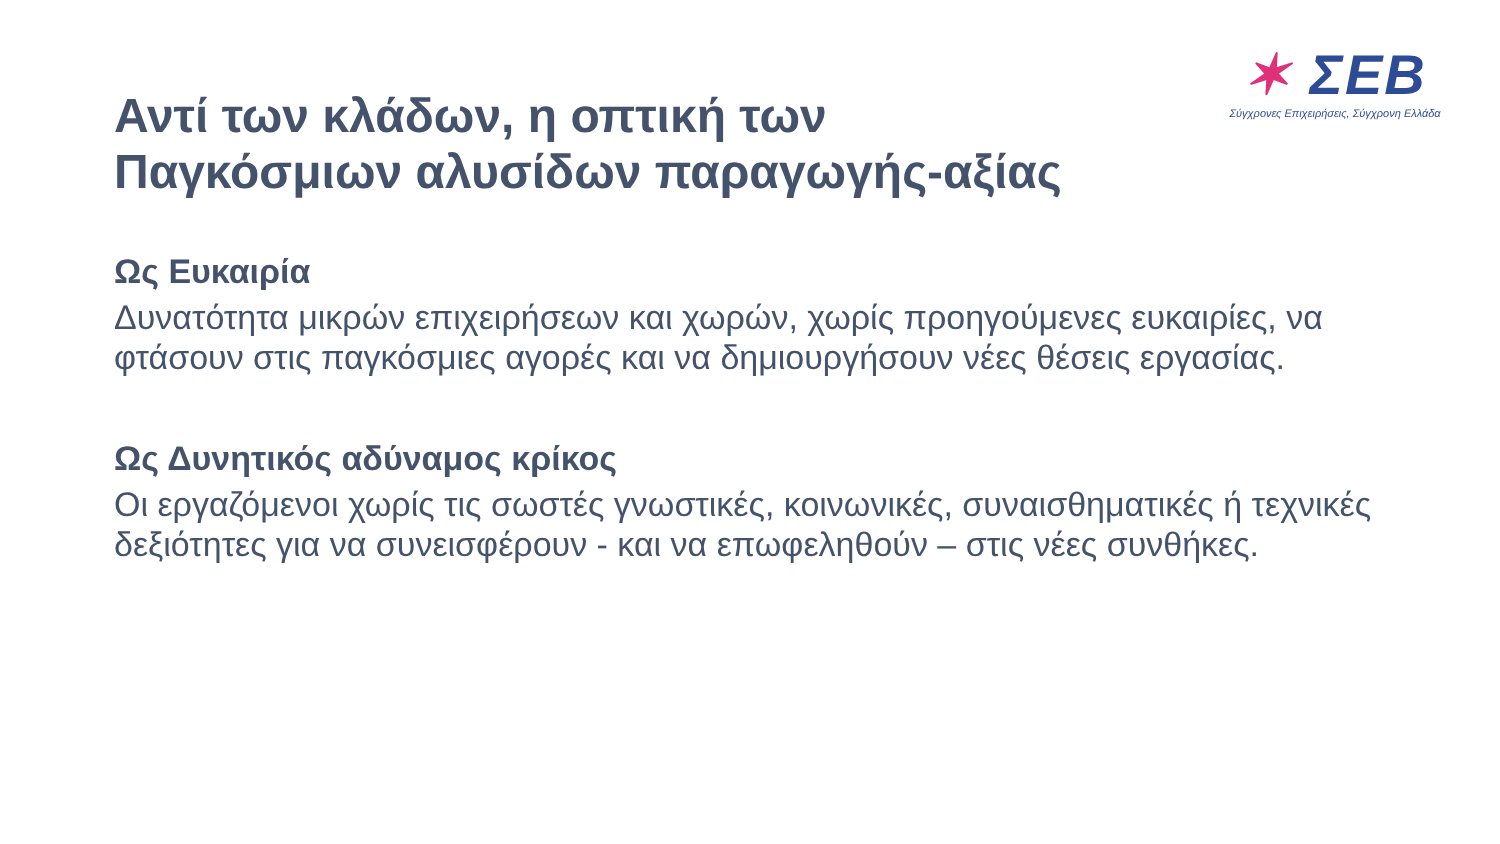✶ ΣΕΒ
Σύγχρονες Επιχειρήσεις, Σύγχρονη Ελλάδα
Αντί των κλάδων, η οπτική των
Παγκόσμιων αλυσίδων παραγωγής-αξίας
Ως Ευκαιρία
Δυνατότητα μικρών επιχειρήσεων και χωρών, χωρίς προηγούμενες ευκαιρίες, να φτάσουν στις παγκόσμιες αγορές και να δημιουργήσουν νέες θέσεις εργασίας.
Ως Δυνητικός αδύναμος κρίκος
Οι εργαζόμενοι χωρίς τις σωστές γνωστικές, κοινωνικές, συναισθηματικές ή τεχνικές δεξιότητες για να συνεισφέρουν - και να επωφεληθούν – στις νέες συνθήκες.